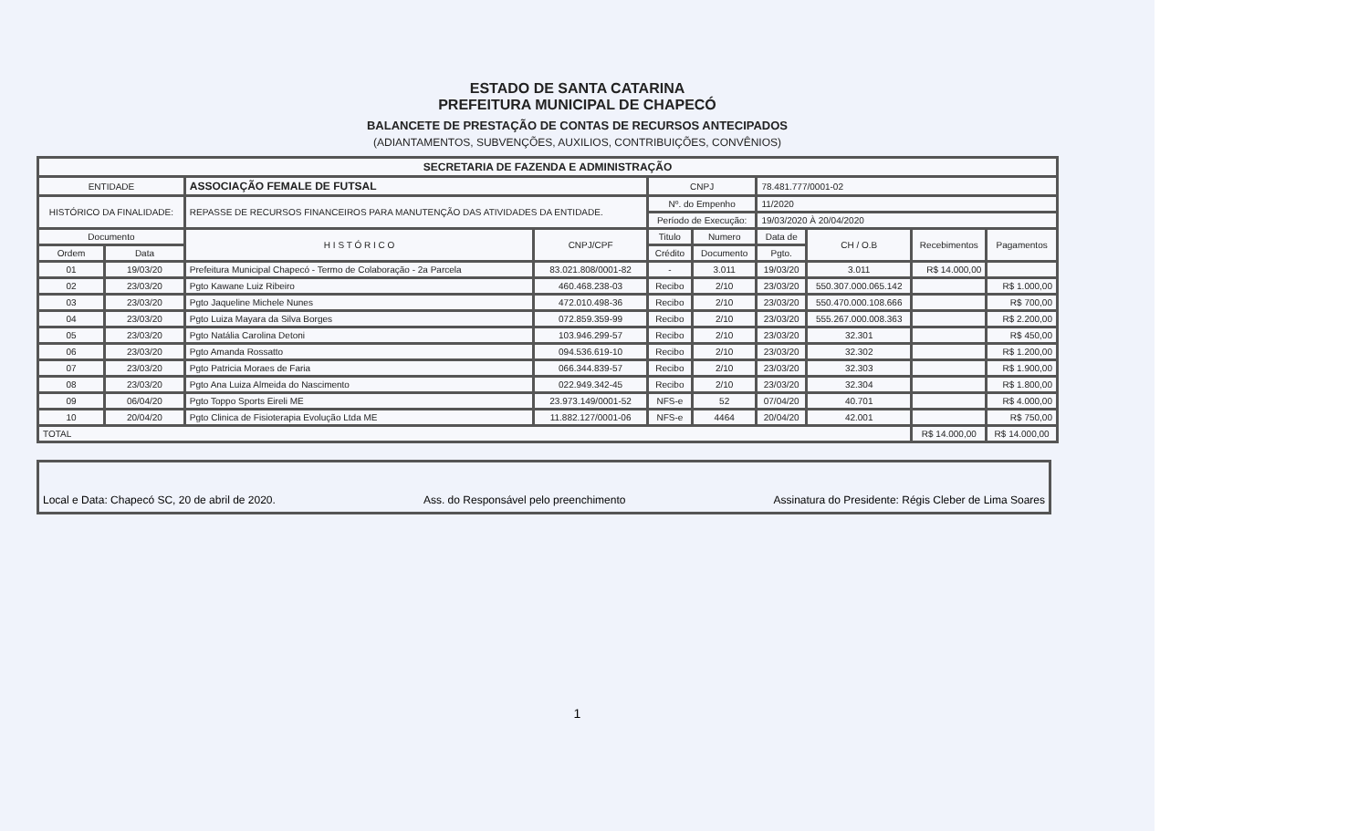ESTADO DE SANTA CATARINA
PREFEITURA MUNICIPAL DE CHAPECÓ
BALANCETE DE PRESTAÇÃO DE CONTAS DE RECURSOS ANTECIPADOS
(ADIANTAMENTOS, SUBVENÇÕES, AUXILIOS, CONTRIBUIÇÕES, CONVÊNIOS)
| SECRETARIA DE FAZENDA E ADMINISTRAÇÃO | | | | | | | | | |
| --- | --- | --- | --- | --- | --- | --- | --- | --- | --- |
| ENTIDADE | | ASSOCIAÇÃO FEMALE DE FUTSAL | | CNPJ | | 78.481.777/0001-02 | | | |
| HISTÓRICO DA FINALIDADE: | | REPASSE DE RECURSOS FINANCEIROS PARA MANUTENÇÃO DAS ATIVIDADES DA ENTIDADE. | | Nº. do Empenho | | 11/2020 | | | |
| | | | | Período de Execução: | | 19/03/2020 À 20/04/2020 | | | |
| Documento | | H I S T Ó R I C O | CNPJ/CPF | Titulo | Numero | Data de | CH / O.B | Recebimentos | Pagamentos |
| Ordem | Data | | | Crédito | Documento | Pgto. | | | |
| 01 | 19/03/20 | Prefeitura Municipal Chapecó - Termo de Colaboração - 2a Parcela | 83.021.808/0001-82 | - | 3.011 | 19/03/20 | 3.011 | R$ 14.000,00 | |
| 02 | 23/03/20 | Pgto Kawane Luiz Ribeiro | 460.468.238-03 | Recibo | 2/10 | 23/03/20 | 550.307.000.065.142 | | R$ 1.000,00 |
| 03 | 23/03/20 | Pgto Jaqueline Michele Nunes | 472.010.498-36 | Recibo | 2/10 | 23/03/20 | 550.470.000.108.666 | | R$ 700,00 |
| 04 | 23/03/20 | Pgto Luiza Mayara da Silva Borges | 072.859.359-99 | Recibo | 2/10 | 23/03/20 | 555.267.000.008.363 | | R$ 2.200,00 |
| 05 | 23/03/20 | Pgto Natália Carolina Detoni | 103.946.299-57 | Recibo | 2/10 | 23/03/20 | 32.301 | | R$ 450,00 |
| 06 | 23/03/20 | Pgto Amanda Rossatto | 094.536.619-10 | Recibo | 2/10 | 23/03/20 | 32.302 | | R$ 1.200,00 |
| 07 | 23/03/20 | Pgto Patricia Moraes de Faria | 066.344.839-57 | Recibo | 2/10 | 23/03/20 | 32.303 | | R$ 1.900,00 |
| 08 | 23/03/20 | Pgto Ana Luiza Almeida do Nascimento | 022.949.342-45 | Recibo | 2/10 | 23/03/20 | 32.304 | | R$ 1.800,00 |
| 09 | 06/04/20 | Pgto Toppo Sports Eireli ME | 23.973.149/0001-52 | NFS-e | 52 | 07/04/20 | 40.701 | | R$ 4.000,00 |
| 10 | 20/04/20 | Pgto Clinica de Fisioterapia Evolução Ltda ME | 11.882.127/0001-06 | NFS-e | 4464 | 20/04/20 | 42.001 | | R$ 750,00 |
| TOTAL | | | | | | | | R$ 14.000,00 | R$ 14.000,00 |
Local e Data: Chapecó SC, 20 de abril de 2020. Ass. do Responsável pelo preenchimento Assinatura do Presidente: Régis Cleber de Lima Soares
1